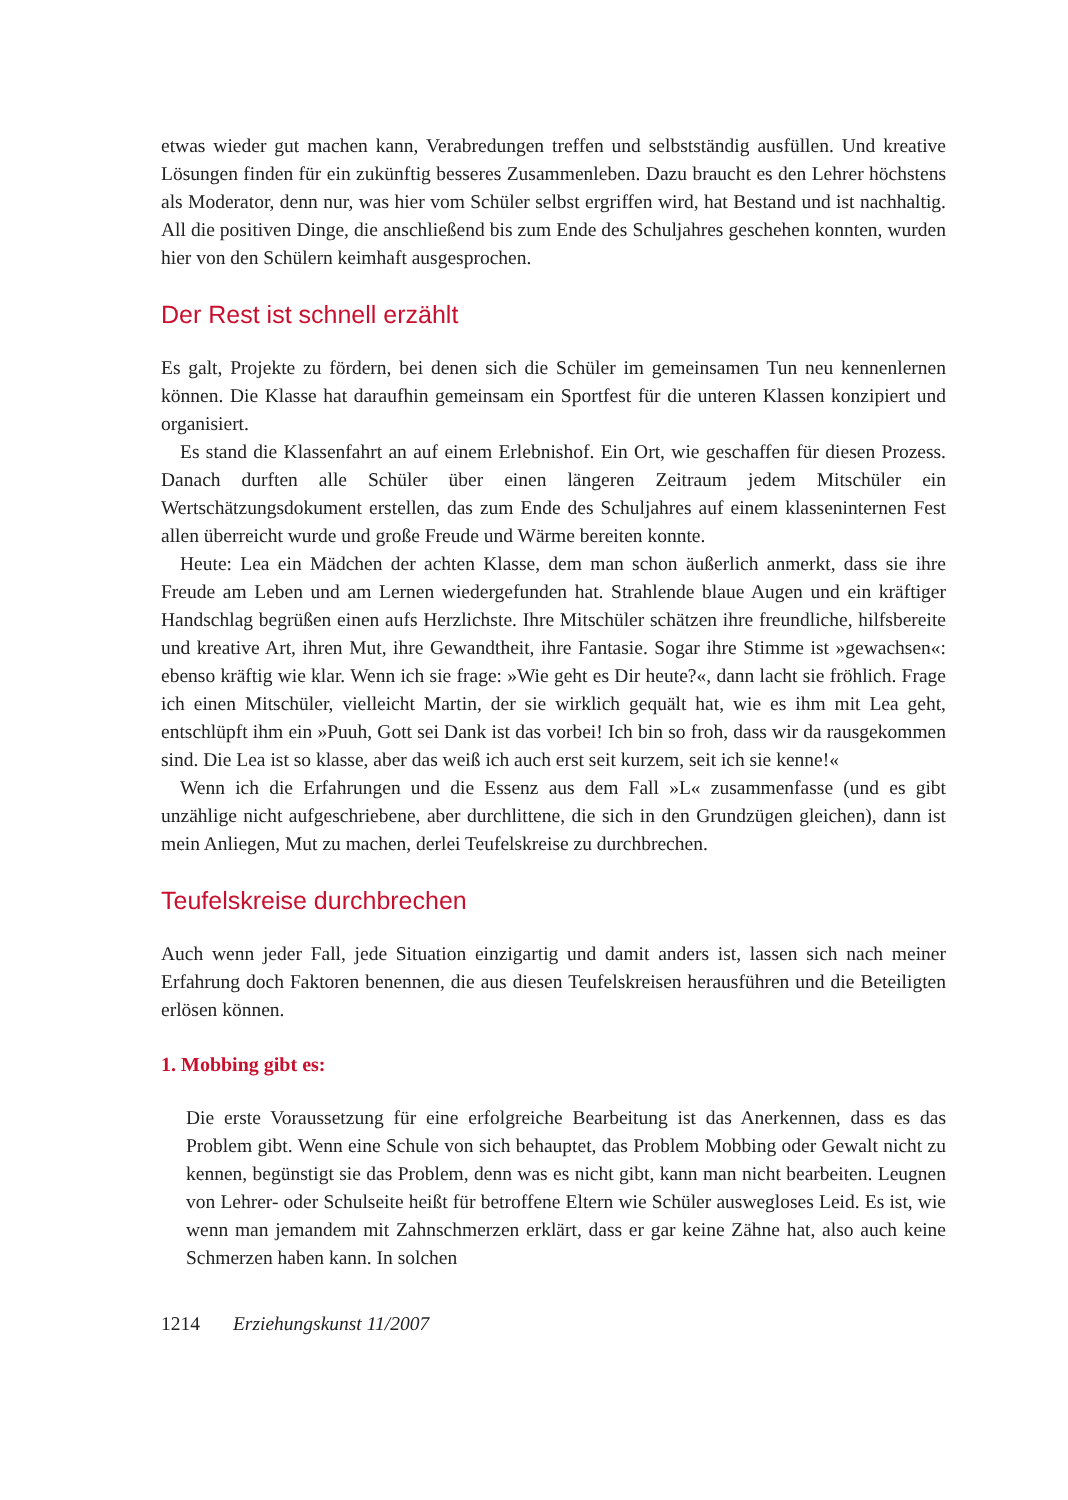etwas wieder gut machen kann, Verabredungen treffen und selbstständig ausfüllen. Und kreative Lösungen finden für ein zukünftig besseres Zusammenleben. Dazu braucht es den Lehrer höchstens als Moderator, denn nur, was hier vom Schüler selbst ergriffen wird, hat Bestand und ist nachhaltig. All die positiven Dinge, die anschließend bis zum Ende des Schuljahres geschehen konnten, wurden hier von den Schülern keimhaft ausgesprochen.
Der Rest ist schnell erzählt
Es galt, Projekte zu fördern, bei denen sich die Schüler im gemeinsamen Tun neu kennenlernen können. Die Klasse hat daraufhin gemeinsam ein Sportfest für die unteren Klassen konzipiert und organisiert.
Es stand die Klassenfahrt an auf einem Erlebnishof. Ein Ort, wie geschaffen für diesen Prozess. Danach durften alle Schüler über einen längeren Zeitraum jedem Mitschüler ein Wertschätzungsdokument erstellen, das zum Ende des Schuljahres auf einem klasseninternen Fest allen überreicht wurde und große Freude und Wärme bereiten konnte.
Heute: Lea ein Mädchen der achten Klasse, dem man schon äußerlich anmerkt, dass sie ihre Freude am Leben und am Lernen wiedergefunden hat. Strahlende blaue Augen und ein kräftiger Handschlag begrüßen einen aufs Herzlichste. Ihre Mitschüler schätzen ihre freundliche, hilfsbereite und kreative Art, ihren Mut, ihre Gewandtheit, ihre Fantasie. Sogar ihre Stimme ist »gewachsen«: ebenso kräftig wie klar. Wenn ich sie frage: »Wie geht es Dir heute?«, dann lacht sie fröhlich. Frage ich einen Mitschüler, vielleicht Martin, der sie wirklich gequält hat, wie es ihm mit Lea geht, entschlüpft ihm ein »Puuh, Gott sei Dank ist das vorbei! Ich bin so froh, dass wir da rausgekommen sind. Die Lea ist so klasse, aber das weiß ich auch erst seit kurzem, seit ich sie kenne!«
Wenn ich die Erfahrungen und die Essenz aus dem Fall »L« zusammenfasse (und es gibt unzählige nicht aufgeschriebene, aber durchlittene, die sich in den Grundzügen gleichen), dann ist mein Anliegen, Mut zu machen, derlei Teufelskreise zu durchbrechen.
Teufelskreise durchbrechen
Auch wenn jeder Fall, jede Situation einzigartig und damit anders ist, lassen sich nach meiner Erfahrung doch Faktoren benennen, die aus diesen Teufelskreisen herausführen und die Beteiligten erlösen können.
1. Mobbing gibt es:
Die erste Voraussetzung für eine erfolgreiche Bearbeitung ist das Anerkennen, dass es das Problem gibt. Wenn eine Schule von sich behauptet, das Problem Mobbing oder Gewalt nicht zu kennen, begünstigt sie das Problem, denn was es nicht gibt, kann man nicht bearbeiten. Leugnen von Lehrer- oder Schulseite heißt für betroffene Eltern wie Schüler auswegloses Leid. Es ist, wie wenn man jemandem mit Zahnschmerzen erklärt, dass er gar keine Zähne hat, also auch keine Schmerzen haben kann. In solchen
1214 Erziehungskunst 11/2007